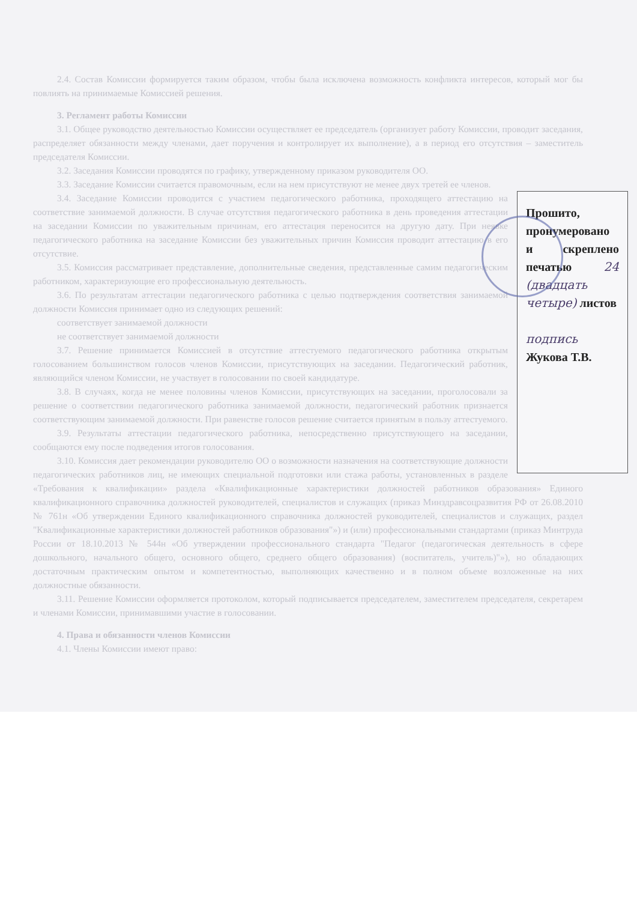2.4. Состав Комиссии формируется таким образом, чтобы была исключена возможность конфликта интересов, который мог бы повлиять на принимаемые Комиссией решения.
3. Регламент работы Комиссии
3.1. Общее руководство деятельностью Комиссии осуществляет ее председатель (организует работу Комиссии, проводит заседания, распределяет обязанности между членами, дает поручения и контролирует их выполнение), а в период его отсутствия – заместитель председателя Комиссии.
3.2. Заседания Комиссии проводятся по графику, утвержденному приказом руководителя ОО.
3.3. Заседание Комиссии считается правомочным, если на нем присутствуют не менее двух третей ее членов.
Прошито, пронумеровано и скреплено печатью 24 (двадцать четыре) листов
подпись Жукова Т.В.
3.4. Заседание Комиссии проводится с участием педагогического работника, проходящего аттестацию на соответствие занимаемой должности. В случае отсутствия педагогического работника в день проведения аттестации на заседании Комиссии по уважительным причинам, его аттестация переносится на другую дату. При неявке педагогического работника на заседание Комиссии без уважительных причин Комиссия проводит аттестацию в его отсутствие.
3.5. Комиссия рассматривает представление, дополнительные сведения, представленные самим педагогическим работником, характеризующие его профессиональную деятельность.
3.6. По результатам аттестации педагогического работника с целью подтверждения соответствия занимаемой должности Комиссия принимает одно из следующих решений:
соответствует занимаемой должности
не соответствует занимаемой должности
3.7. Решение принимается Комиссией в отсутствие аттестуемого педагогического работника открытым голосованием большинством голосов членов Комиссии, присутствующих на заседании. Педагогический работник, являющийся членом Комиссии, не участвует в голосовании по своей кандидатуре.
3.8. В случаях, когда не менее половины членов Комиссии, присутствующих на заседании, проголосовали за решение о соответствии педагогического работника занимаемой должности, педагогический работник признается соответствующим занимаемой должности. При равенстве голосов решение считается принятым в пользу аттестуемого.
3.9. Результаты аттестации педагогического работника, непосредственно присутствующего на заседании, сообщаются ему после подведения итогов голосования.
3.10. Комиссия дает рекомендации руководителю ОО о возможности назначения на соответствующие должности педагогических работников лиц, не имеющих специальной подготовки или стажа работы, установленных в разделе «Требования к квалификации» раздела «Квалификационные характеристики должностей работников образования» Единого квалификационного справочника должностей руководителей, специалистов и служащих (приказ Минздравсоцразвития РФ от 26.08.2010 № 761н «Об утверждении Единого квалификационного справочника должностей руководителей, специалистов и служащих, раздел "Квалификационные характеристики должностей работников образования"») и (или) профессиональными стандартами (приказ Минтруда России от 18.10.2013 № 544н «Об утверждении профессионального стандарта "Педагог (педагогическая деятельность в сфере дошкольного, начального общего, основного общего, среднего общего образования) (воспитатель, учитель)"»), но обладающих достаточным практическим опытом и компетентностью, выполняющих качественно и в полном объеме возложенные на них должностные обязанности.
3.11. Решение Комиссии оформляется протоколом, который подписывается председателем, заместителем председателя, секретарем и членами Комиссии, принимавшими участие в голосовании.
4. Права и обязанности членов Комиссии
4.1. Члены Комиссии имеют право: